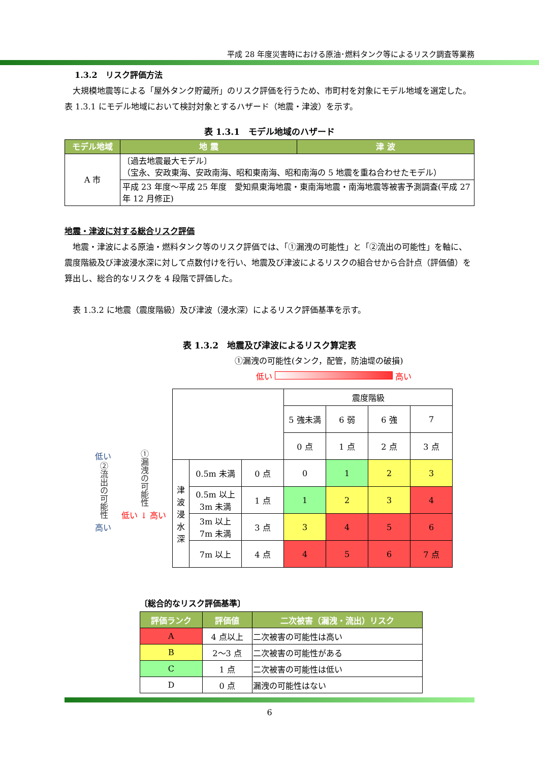平成 28 年度災害時における原油･燃料タンク等によるリスク調査等業務
1.3.2　リスク評価方法
　大規模地震等による「屋外タンク貯蔵所」のリスク評価を行うため、市町村を対象にモデル地域を選定した。
表 1.3.1 にモデル地域において検討対象とするハザード（地震・津波）を示す。
表 1.3.1　モデル地域のハザード
| モデル地域 | 地 震 | 津 波 |
| --- | --- | --- |
| A 市 | 〔過去地震最大モデル〕 （宝永、安政東海、安政南海、昭和東南海、昭和南海の 5 地震を重ね合わせたモデル） | |
| | 平成 23 年度～平成 25 年度 愛知県東海地震・東南海地震・南海地震等被害予測調査(平成 27 年 12 月修正) | |
地震・津波に対する総合リスク評価
　地震・津波による原油・燃料タンク等のリスク評価では、「①漏洩の可能性」と「②流出の可能性」を軸に、震度階級及び津波浸水深に対して点数付けを行い、地震及び津波によるリスクの組合せから合計点（評価値）を算出し、総合的なリスクを 4 段階で評価した。
　表 1.3.2 に地震（震度階級）及び津波（浸水深）によるリスク評価基準を示す。
表 1.3.2　地震及び津波によるリスク算定表
①漏洩の可能性(タンク，配管，防油堤の破損)
低い 高い
低い
②流出の可能性
高い
①漏洩の可能性
低い ↓ 高い
| | | | 震度階級 | | | |
| | | | 5 強未満 | 6 弱 | 6 強 | 7 |
| | | | 0 点 | 1 点 | 2 点 | 3 点 |
| 津波浸水深 | 0.5m 未満 | 0 点 | 0 | 1 | 2 | 3 |
| | 0.5m 以上 3m 未満 | 1 点 | 1 | 2 | 3 | 4 |
| | 3m 以上 7m 未満 | 3 点 | 3 | 4 | 5 | 6 |
| | 7m 以上 | 4 点 | 4 | 5 | 6 | 7 点 |
〔総合的なリスク評価基準〕
| 評価ランク | 評価値 | 二次被害（漏洩・流出）リスク |
| --- | --- | --- |
| A | 4 点以上 | 二次被害の可能性は高い |
| B | 2～3 点 | 二次被害の可能性がある |
| C | 1 点 | 二次被害の可能性は低い |
| D | 0 点 | 漏洩の可能性はない |
6